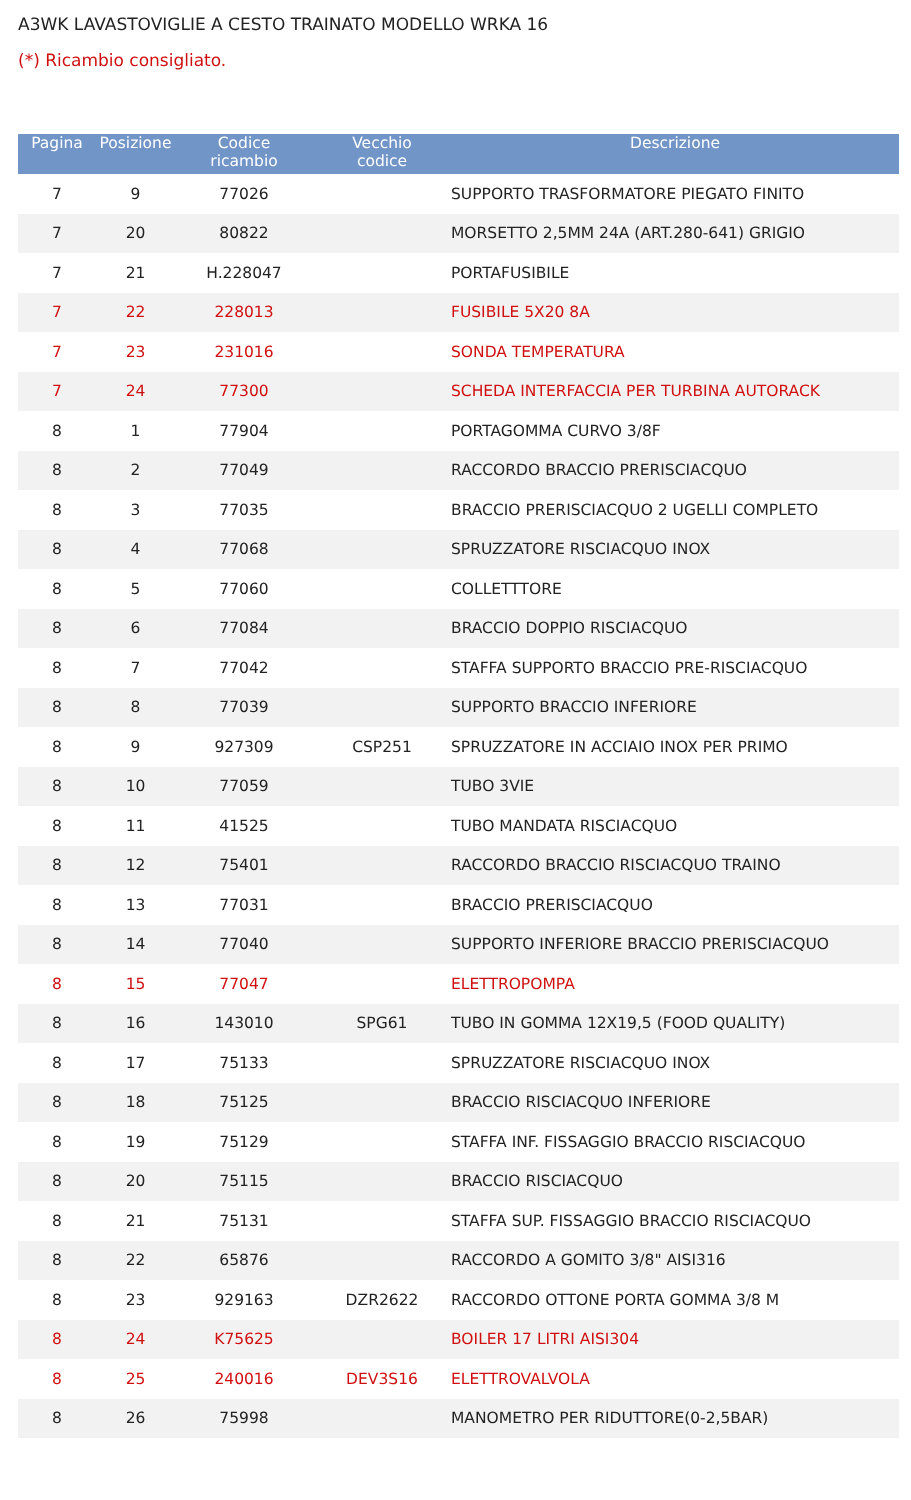A3WK LAVASTOVIGLIE A CESTO TRAINATO MODELLO WRKA 16
(*) Ricambio consigliato.
| Pagina | Posizione | Codice ricambio | Vecchio codice | Descrizione |
| --- | --- | --- | --- | --- |
| 7 | 9 | 77026 | | SUPPORTO TRASFORMATORE PIEGATO FINITO |
| 7 | 20 | 80822 | | MORSETTO 2,5MM 24A (ART.280-641) GRIGIO |
| 7 | 21 | H.228047 | | PORTAFUSIBILE |
| 7 | 22 | 228013 | | FUSIBILE 5X20 8A |
| 7 | 23 | 231016 | | SONDA TEMPERATURA |
| 7 | 24 | 77300 | | SCHEDA INTERFACCIA PER TURBINA AUTORACK |
| 8 | 1 | 77904 | | PORTAGOMMA CURVO 3/8F |
| 8 | 2 | 77049 | | RACCORDO BRACCIO PRERISCIACQUO |
| 8 | 3 | 77035 | | BRACCIO PRERISCIACQUO 2 UGELLI COMPLETO |
| 8 | 4 | 77068 | | SPRUZZATORE RISCIACQUO INOX |
| 8 | 5 | 77060 | | COLLETTTORE |
| 8 | 6 | 77084 | | BRACCIO DOPPIO RISCIACQUO |
| 8 | 7 | 77042 | | STAFFA SUPPORTO BRACCIO PRE-RISCIACQUO |
| 8 | 8 | 77039 | | SUPPORTO BRACCIO INFERIORE |
| 8 | 9 | 927309 | CSP251 | SPRUZZATORE IN ACCIAIO INOX PER PRIMO |
| 8 | 10 | 77059 | | TUBO 3VIE |
| 8 | 11 | 41525 | | TUBO MANDATA RISCIACQUO |
| 8 | 12 | 75401 | | RACCORDO BRACCIO RISCIACQUO TRAINO |
| 8 | 13 | 77031 | | BRACCIO PRERISCIACQUO |
| 8 | 14 | 77040 | | SUPPORTO INFERIORE BRACCIO PRERISCIACQUO |
| 8 | 15 | 77047 | | ELETTROPOMPA |
| 8 | 16 | 143010 | SPG61 | TUBO IN GOMMA 12X19,5 (FOOD QUALITY) |
| 8 | 17 | 75133 | | SPRUZZATORE RISCIACQUO INOX |
| 8 | 18 | 75125 | | BRACCIO RISCIACQUO INFERIORE |
| 8 | 19 | 75129 | | STAFFA INF. FISSAGGIO BRACCIO RISCIACQUO |
| 8 | 20 | 75115 | | BRACCIO RISCIACQUO |
| 8 | 21 | 75131 | | STAFFA SUP. FISSAGGIO BRACCIO RISCIACQUO |
| 8 | 22 | 65876 | | RACCORDO A GOMITO 3/8" AISI316 |
| 8 | 23 | 929163 | DZR2622 | RACCORDO OTTONE PORTA GOMMA 3/8 M |
| 8 | 24 | K75625 | | BOILER 17 LITRI AISI304 |
| 8 | 25 | 240016 | DEV3S16 | ELETTROVALVOLA |
| 8 | 26 | 75998 | | MANOMETRO PER RIDUTTORE(0-2,5BAR) |